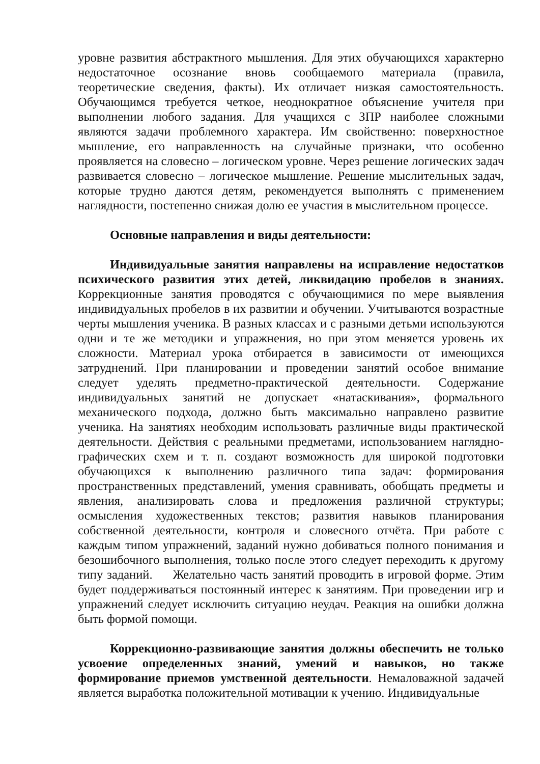уровне развития абстрактного мышления. Для этих обучающихся характерно недостаточное осознание вновь сообщаемого материала (правила, теоретические сведения, факты). Их отличает низкая самостоятельность. Обучающимся требуется четкое, неоднократное объяснение учителя при выполнении любого задания. Для учащихся с ЗПР наиболее сложными являются задачи проблемного характера. Им свойственно: поверхностное мышление, его направленность на случайные признаки, что особенно проявляется на словесно – логическом уровне. Через решение логических задач развивается словесно – логическое мышление. Решение мыслительных задач, которые трудно даются детям, рекомендуется выполнять с применением наглядности, постепенно снижая долю ее участия в мыслительном процессе.
Основные направления и виды деятельности:
Индивидуальные занятия направлены на исправление недостатков психического развития этих детей, ликвидацию пробелов в знаниях. Коррекционные занятия проводятся с обучающимися по мере выявления индивидуальных пробелов в их развитии и обучении. Учитываются возрастные черты мышления ученика. В разных классах и с разными детьми используются одни и те же методики и упражнения, но при этом меняется уровень их сложности. Материал урока отбирается в зависимости от имеющихся затруднений. При планировании и проведении занятий особое внимание следует уделять предметно-практической деятельности. Содержание индивидуальных занятий не допускает «натаскивания», формального механического подхода, должно быть максимально направлено развитие ученика. На занятиях необходим использовать различные виды практической деятельности. Действия с реальными предметами, использованием наглядно-графических схем и т. п. создают возможность для широкой подготовки обучающихся к выполнению различного типа задач: формирования пространственных представлений, умения сравнивать, обобщать предметы и явления, анализировать слова и предложения различной структуры; осмысления художественных текстов; развития навыков планирования собственной деятельности, контроля и словесного отчёта. При работе с каждым типом упражнений, заданий нужно добиваться полного понимания и безошибочного выполнения, только после этого следует переходить к другому типу заданий. Желательно часть занятий проводить в игровой форме. Этим будет поддерживаться постоянный интерес к занятиям. При проведении игр и упражнений следует исключить ситуацию неудач. Реакция на ошибки должна быть формой помощи.
Коррекционно-развивающие занятия должны обеспечить не только усвоение определенных знаний, умений и навыков, но также формирование приемов умственной деятельности. Немаловажной задачей является выработка положительной мотивации к учению. Индивидуальные